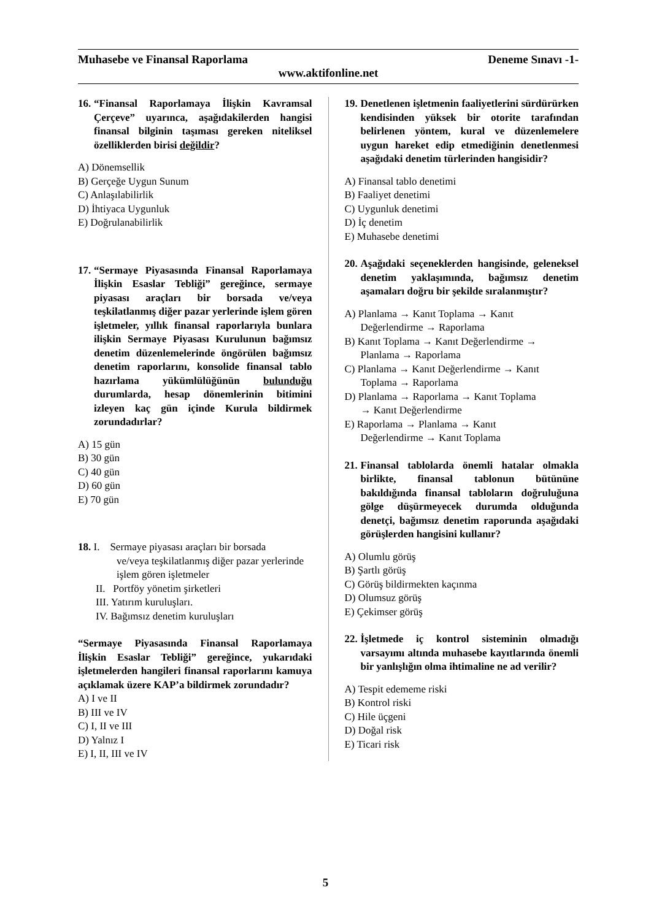Muhasebe ve Finansal Raporlama Deneme Sınavı -1-
www.aktifonline.net
16. “Finansal Raporlamaya İlişkin Kavramsal Çerçeve” uyarınca, aşağıdakilerden hangisi finansal bilginin taşıması gereken niteliksel özelliklerden birisi değildir?
A) Dönemsellik
B) Gerçeğe Uygun Sunum
C) Anlaşılabilirlik
D) İhtiyaca Uygunluk
E) Doğrulanabilirlik
17. “Sermaye Piyasasında Finansal Raporlamaya İlişkin Esaslar Tebliği” gereğince, sermaye piyasası araçları bir borsada ve/veya teşkilatlanmış diğer pazar yerlerinde işlem gören işletmeler, yıllık finansal raporlarıyla bunlara ilişkin Sermaye Piyasası Kurulunun bağımsız denetim düzenlemelerinde öngörülen bağımsız denetim raporlarını, konsolide finansal tablo hazırlama yükümlülüğünün bulunduğu durumlarda, hesap dönemlerinin bitimini izleyen kaç gün içinde Kurula bildirmek zorundadırlar?
A) 15 gün
B) 30 gün
C) 40 gün
D) 60 gün
E) 70 gün
18. I. Sermaye piyasası araçları bir borsada
ve/veya teşkilatlanmış diğer pazar yerlerinde işlem gören işletmeler
II. Portföy yönetim şirketleri
III. Yatırım kuruluşları.
IV. Bağımsız denetim kuruluşları
“Sermaye Piyasasında Finansal Raporlamaya İlişkin Esaslar Tebliği” gereğince, yukarıdaki işletmelerden hangileri finansal raporlarını kamuya açıklamak üzere KAP’a bildirmek zorundadır?
A) I ve II
B) III ve IV
C) I, II ve III
D) Yalnız I
E) I, II, III ve IV
19. Denetlenen işletmenin faaliyetlerini sürdürürken kendisinden yüksek bir otorite tarafından belirlenen yöntem, kural ve düzenlemelere uygun hareket edip etmediğinin denetlenmesi aşağıdaki denetim türlerinden hangisidir?
A) Finansal tablo denetimi
B) Faaliyet denetimi
C) Uygunluk denetimi
D) İç denetim
E) Muhasebe denetimi
20. Aşağıdaki seçeneklerden hangisinde, geleneksel denetim yaklaşımında, bağımsız denetim aşamaları doğru bir şekilde sıralanmıştır?
A) Planlama → Kanıt Toplama → Kanıt
Değerlendirme → Raporlama
B) Kanıt Toplama → Kanıt Değerlendirme →
Planlama → Raporlama
C) Planlama → Kanıt Değerlendirme → Kanıt
Toplama → Raporlama
D) Planlama → Raporlama → Kanıt Toplama
→ Kanıt Değerlendirme
E) Raporlama → Planlama → Kanıt
Değerlendirme → Kanıt Toplama
21. Finansal tablolarda önemli hatalar olmakla birlikte, finansal tablonun bütününe bakıldığında finansal tabloların doğruluğuna gölge düşürmeyecek durumda olduğunda denetçi, bağımsız denetim raporunda aşağıdaki görüşlerden hangisini kullanır?
A) Olumlu görüş
B) Şartlı görüş
C) Görüş bildirmekten kaçınma
D) Olumsuz görüş
E) Çekimser görüş
22. İşletmede iç kontrol sisteminin olmadığı varsayımı altında muhasebe kayıtlarında önemli bir yanlışlığın olma ihtimaline ne ad verilir?
A) Tespit edememe riski
B) Kontrol riski
C) Hile üçgeni
D) Doğal risk
E) Ticari risk
5